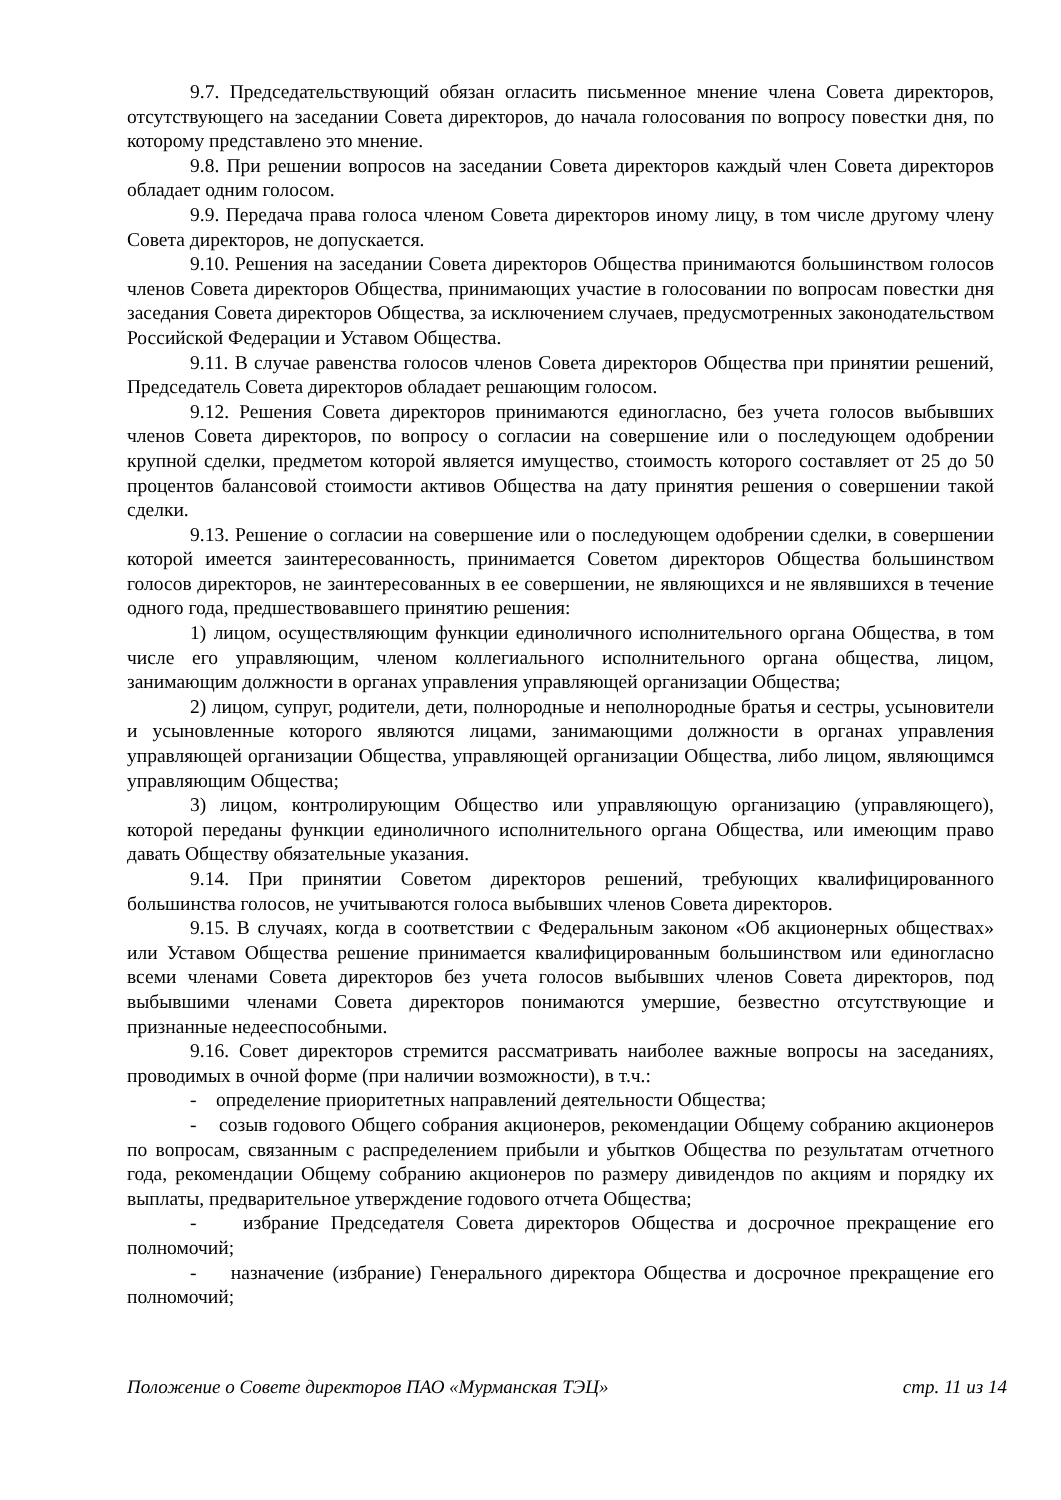9.7. Председательствующий обязан огласить письменное мнение члена Совета директоров, отсутствующего на заседании Совета директоров, до начала голосования по вопросу повестки дня, по которому представлено это мнение.
9.8. При решении вопросов на заседании Совета директоров каждый член Совета директоров обладает одним голосом.
9.9. Передача права голоса членом Совета директоров иному лицу, в том числе другому члену Совета директоров, не допускается.
9.10. Решения на заседании Совета директоров Общества принимаются большинством голосов членов Совета директоров Общества, принимающих участие в голосовании по вопросам повестки дня заседания Совета директоров Общества, за исключением случаев, предусмотренных законодательством Российской Федерации и Уставом Общества.
9.11. В случае равенства голосов членов Совета директоров Общества при принятии решений, Председатель Совета директоров обладает решающим голосом.
9.12. Решения Совета директоров принимаются единогласно, без учета голосов выбывших членов Совета директоров, по вопросу о согласии на совершение или о последующем одобрении крупной сделки, предметом которой является имущество, стоимость которого составляет от 25 до 50 процентов балансовой стоимости активов Общества на дату принятия решения о совершении такой сделки.
9.13. Решение о согласии на совершение или о последующем одобрении сделки, в совершении которой имеется заинтересованность, принимается Советом директоров Общества большинством голосов директоров, не заинтересованных в ее совершении, не являющихся и не являвшихся в течение одного года, предшествовавшего принятию решения:
1) лицом, осуществляющим функции единоличного исполнительного органа Общества, в том числе его управляющим, членом коллегиального исполнительного органа общества, лицом, занимающим должности в органах управления управляющей организации Общества;
2) лицом, супруг, родители, дети, полнородные и неполнородные братья и сестры, усыновители и усыновленные которого являются лицами, занимающими должности в органах управления управляющей организации Общества, управляющей организации Общества, либо лицом, являющимся управляющим Общества;
3) лицом, контролирующим Общество или управляющую организацию (управляющего), которой переданы функции единоличного исполнительного органа Общества, или имеющим право давать Обществу обязательные указания.
9.14. При принятии Советом директоров решений, требующих квалифицированного большинства голосов, не учитываются голоса выбывших членов Совета директоров.
9.15. В случаях, когда в соответствии с Федеральным законом «Об акционерных обществах» или Уставом Общества решение принимается квалифицированным большинством или единогласно всеми членами Совета директоров без учета голосов выбывших членов Совета директоров, под выбывшими членами Совета директоров понимаются умершие, безвестно отсутствующие и признанные недееспособными.
9.16. Совет директоров стремится рассматривать наиболее важные вопросы на заседаниях, проводимых в очной форме (при наличии возможности), в т.ч.:
- определение приоритетных направлений деятельности Общества;
- созыв годового Общего собрания акционеров, рекомендации Общему собранию акционеров по вопросам, связанным с распределением прибыли и убытков Общества по результатам отчетного года, рекомендации Общему собранию акционеров по размеру дивидендов по акциям и порядку их выплаты, предварительное утверждение годового отчета Общества;
- избрание Председателя Совета директоров Общества и досрочное прекращение его полномочий;
- назначение (избрание) Генерального директора Общества и досрочное прекращение его полномочий;
Положение о Совете директоров ПАО «Мурманская ТЭЦ» стр. 11 из 14